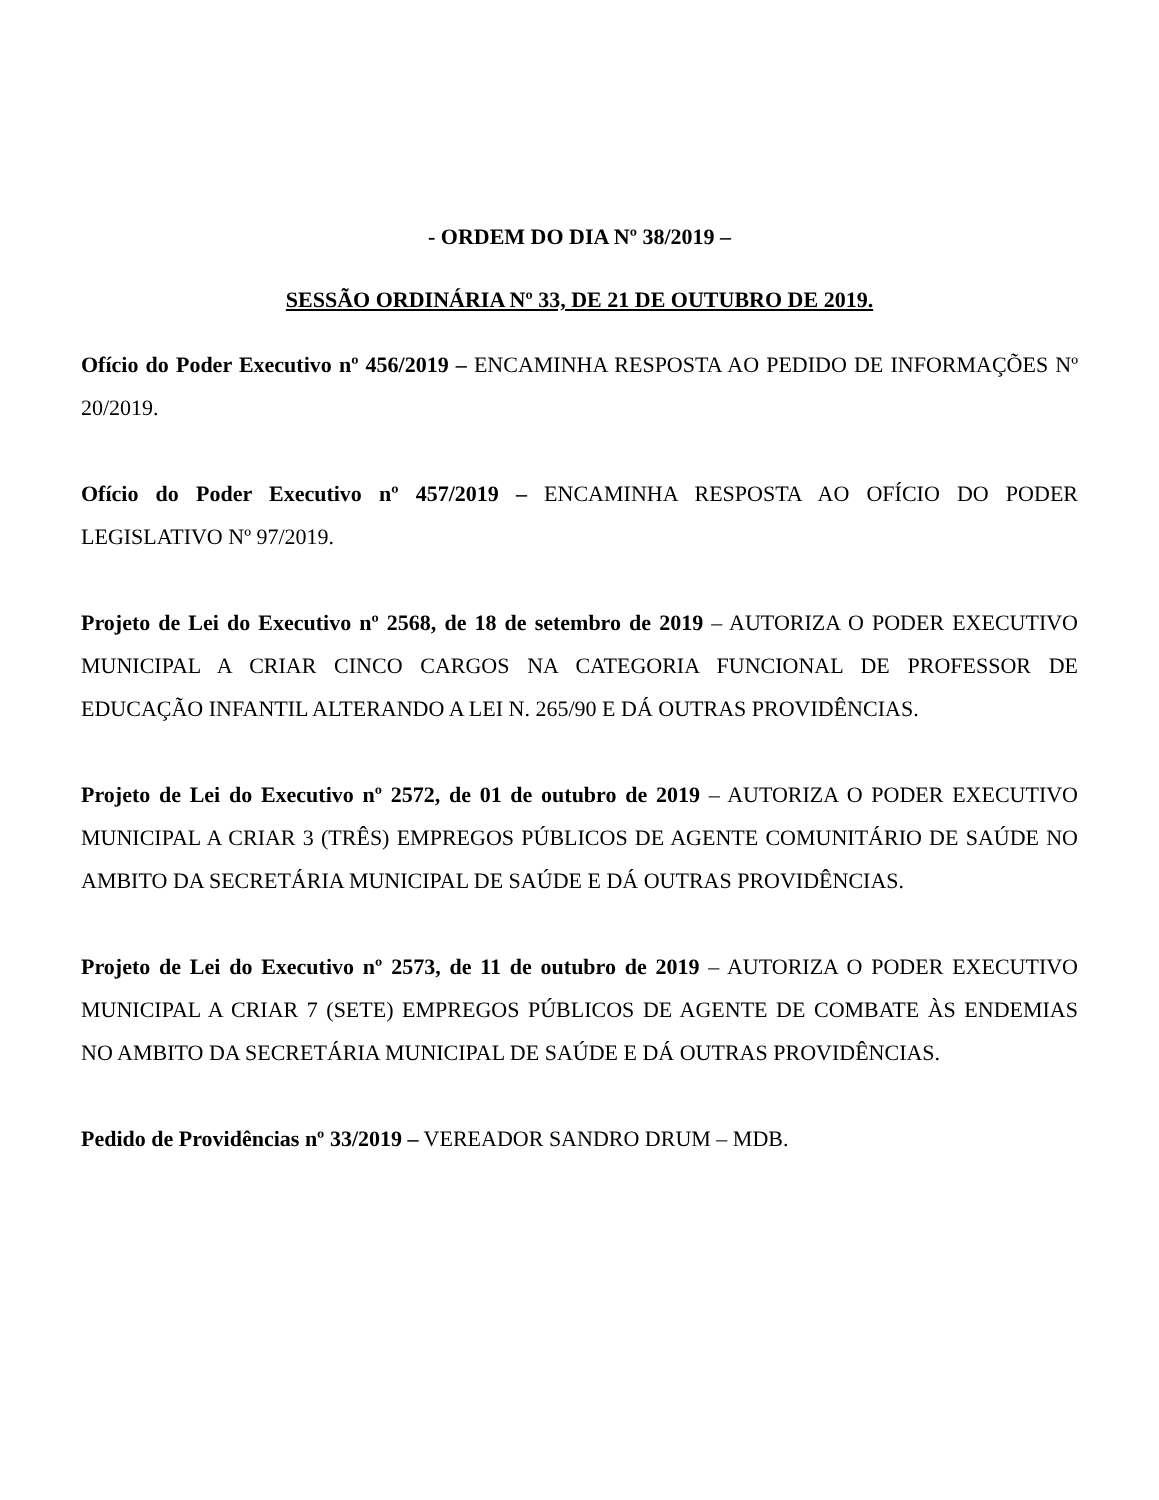- ORDEM DO DIA Nº 38/2019 –
SESSÃO ORDINÁRIA Nº 33, DE 21 DE OUTUBRO DE 2019.
Ofício do Poder Executivo nº 456/2019 – ENCAMINHA RESPOSTA AO PEDIDO DE INFORMAÇÕES Nº 20/2019.
Ofício do Poder Executivo nº 457/2019 – ENCAMINHA RESPOSTA AO OFÍCIO DO PODER LEGISLATIVO Nº 97/2019.
Projeto de Lei do Executivo nº 2568, de 18 de setembro de 2019 – AUTORIZA O PODER EXECUTIVO MUNICIPAL A CRIAR CINCO CARGOS NA CATEGORIA FUNCIONAL DE PROFESSOR DE EDUCAÇÃO INFANTIL ALTERANDO A LEI N. 265/90 E DÁ OUTRAS PROVIDÊNCIAS.
Projeto de Lei do Executivo nº 2572, de 01 de outubro de 2019 – AUTORIZA O PODER EXECUTIVO MUNICIPAL A CRIAR 3 (TRÊS) EMPREGOS PÚBLICOS DE AGENTE COMUNITÁRIO DE SAÚDE NO AMBITO DA SECRETÁRIA MUNICIPAL DE SAÚDE E DÁ OUTRAS PROVIDÊNCIAS.
Projeto de Lei do Executivo nº 2573, de 11 de outubro de 2019 – AUTORIZA O PODER EXECUTIVO MUNICIPAL A CRIAR 7 (SETE) EMPREGOS PÚBLICOS DE AGENTE DE COMBATE ÀS ENDEMIAS NO AMBITO DA SECRETÁRIA MUNICIPAL DE SAÚDE E DÁ OUTRAS PROVIDÊNCIAS.
Pedido de Providências nº 33/2019 – VEREADOR SANDRO DRUM – MDB.